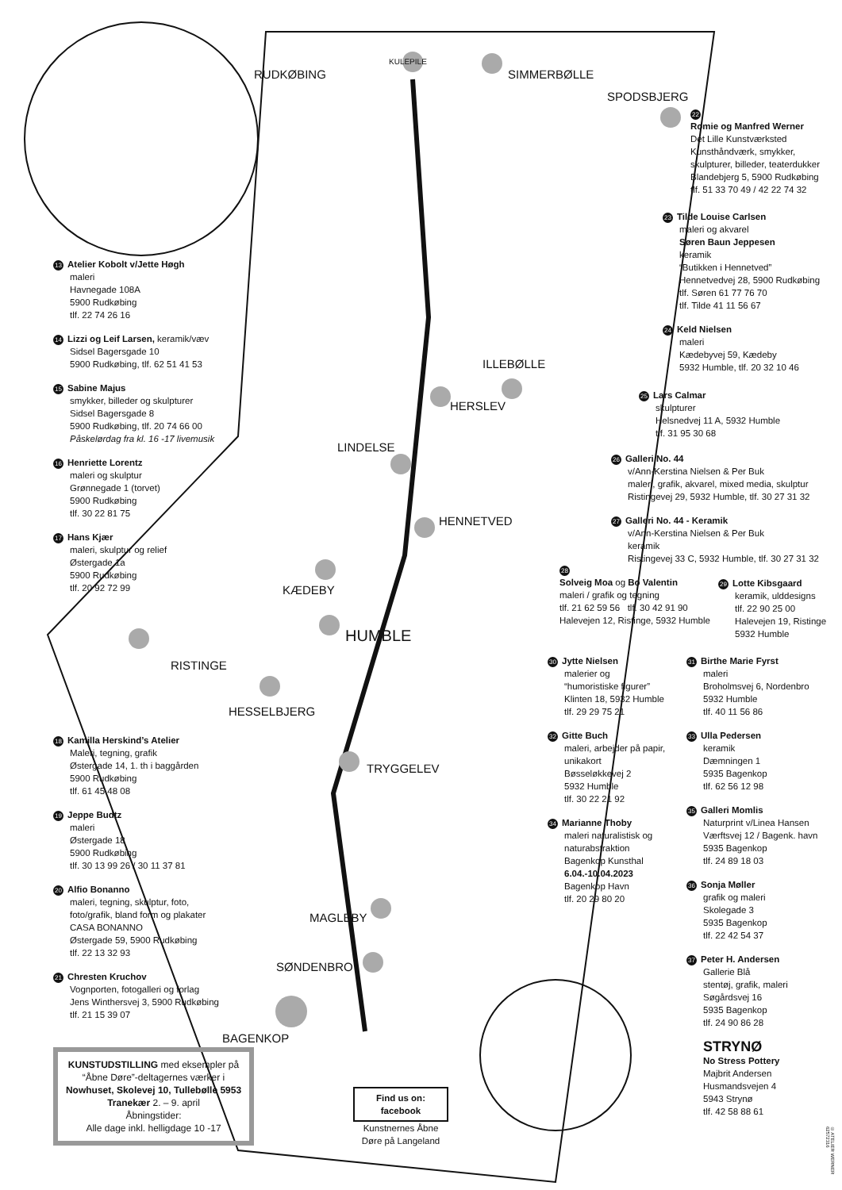RUDKØBING
KULEPILE
SIMMERBØLLE
SPODSBJERG
ILLEBØLLE
HERSLEV
LINDELSE
HENNETVED
KÆDEBY
HUMBLE
RISTINGE
HESSELBJERG
TRYGGELEV
MAGLEBY
SØNDENBRO
BAGENKOP
13 Atelier Kobolt v/Jette Høgh
maleri
Havnegade 108A
5900 Rudkøbing
tlf. 22 74 26 16
14 Lizzi og Leif Larsen, keramik/væv
Sidsel Bagersgade 10
5900 Rudkøbing, tlf. 62 51 41 53
15 Sabine Majus
smykker, billeder og skulpturer
Sidsel Bagersgade 8
5900 Rudkøbing, tlf. 20 74 66 00
Påskelørdag fra kl. 16 -17 livemusik
16 Henriette Lorentz
maleri og skulptur
Grønnegade 1 (torvet)
5900 Rudkøbing
tlf. 30 22 81 75
17 Hans Kjær
maleri, skulptur og relief
Østergade 1a
5900 Rudkøbing
tlf. 20 92 72 99
18 Kamilla Herskind’s Atelier
Maleri, tegning, grafik
Østergade 14, 1. th i baggården
5900 Rudkøbing
tlf. 61 45 48 08
19 Jeppe Budtz
maleri
Østergade 18
5900 Rudkøbing
tlf. 30 13 99 26 / 30 11 37 81
20 Alfio Bonanno
maleri, tegning, skulptur, foto,
foto/grafik, bland form og plakater
CASA BONANNO
Østergade 59, 5900 Rudkøbing
tlf. 22 13 32 93
21 Chresten Kruchov
Vognporten, fotogalleri og forlag
Jens Winthersvej 3, 5900 Rudkøbing
tlf. 21 15 39 07
KUNSTUDSTILLING med eksempler på “Åbne Døre”-deltagernes værker i Nowhuset, Skolevej 10, Tullebølle 5953 Tranekær 2. – 9. april
Åbningstider:
Alle dage inkl. helligdage 10 -17
Find us on: facebook
Kunstnernes Åbne Døre på Langeland
22
Romie og Manfred Werner
Det Lille Kunstværksted
Kunsthåndværk, smykker, skulpturer, billeder, teaterdukker
Blandebjerg 5, 5900 Rudkøbing
tlf. 51 33 70 49 / 42 22 74 32
23 Tilde Louise Carlsen
maleri og akvarel
Søren Baun Jeppesen
keramik
“Butikken i Hennetved”
Hennetvedvej 28, 5900 Rudkøbing
tlf. Søren 61 77 76 70
tlf. Tilde 41 11 56 67
24 Keld Nielsen
maleri
Kædebyvej 59, Kædeby
5932 Humble, tlf. 20 32 10 46
25 Lars Calmar
skulpturer
Helsnedvej 11 A, 5932 Humble
tlf. 31 95 30 68
26 Galleri No. 44
v/Ann-Kerstina Nielsen & Per Buk
maleri, grafik, akvarel, mixed media, skulptur
Ristingevej 29, 5932 Humble, tlf. 30 27 31 32
27 Galleri No. 44 - Keramik
v/Ann-Kerstina Nielsen & Per Buk
keramik
Ristingevej 33 C, 5932 Humble, tlf. 30 27 31 32
28
Solveig Moa og Bo Valentin
maleri / grafik og tegning
tlf. 21 62 59 56 tlf. 30 42 91 90
Halevejen 12, Ristinge, 5932 Humble
29 Lotte Kibsgaard
keramik, ulddesigns
tlf. 22 90 25 00
Halevejen 19, Ristinge
5932 Humble
30 Jytte Nielsen
malerier og
“humoristiske figurer”
Klinten 18, 5932 Humble
tlf. 29 29 75 21
32 Gitte Buch
maleri, arbejder på papir, unikakort
Bøsseløkkevej 2
5932 Humble
tlf. 30 22 21 92
34 Marianne Thoby
maleri naturalistisk og naturabstraktion
Bagenkop Kunsthal
6.04.-10.04.2023
Bagenkop Havn
tlf. 20 29 80 20
31 Birthe Marie Fyrst
maleri
Broholmsvej 6, Nordenbro
5932 Humble
tlf. 40 11 56 86
33 Ulla Pedersen
keramik
Dæmningen 1
5935 Bagenkop
tlf. 62 56 12 98
35 Galleri Momlis
Naturprint v/Linea Hansen
Værftsvej 12 / Bagenk. havn
5935 Bagenkop
tlf. 24 89 18 03
36 Sonja Møller
grafik og maleri
Skolegade 3
5935 Bagenkop
tlf. 22 42 54 37
37 Peter H. Andersen
Gallerie Blå
stentøj, grafik, maleri
Søgårdsvej 16
5935 Bagenkop
tlf. 24 90 86 28
STRYNØ
No Stress Pottery
Majbrit Andersen
Husmandsvejen 4
5943 Strynø
tlf. 42 58 88 61
© ATELIER WERNER 62572316